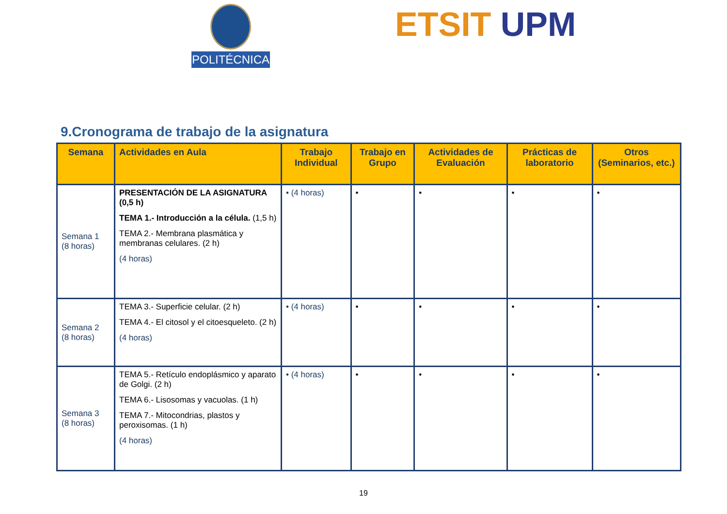POLITÉCNICA ETSIT UPM
9.Cronograma de trabajo de la asignatura
| Semana | Actividades en Aula | Trabajo Individual | Trabajo en Grupo | Actividades de Evaluación | Prácticas de laboratorio | Otros (Seminarios, etc.) |
| --- | --- | --- | --- | --- | --- | --- |
| Semana 1 (8 horas) | PRESENTACIÓN DE LA ASIGNATURA (0,5 h) TEMA 1.- Introducción a la célula. (1,5 h) TEMA 2.- Membrana plasmática y membranas celulares. (2 h) (4 horas) | • (4 horas) | • | • | • | • |
| Semana 2 (8 horas) | TEMA 3.- Superficie celular. (2 h) TEMA 4.- El citosol y el citoesqueleto. (2 h) (4 horas) | • (4 horas) | • | • | • | • |
| Semana 3 (8 horas) | TEMA 5.- Retículo endoplásmico y aparato de Golgi. (2 h) TEMA 6.- Lisosomas y vacuolas. (1 h) TEMA 7.- Mitocondrias, plastos y peroxisomas. (1 h) (4 horas) | • (4 horas) | • | • | • | • |
19